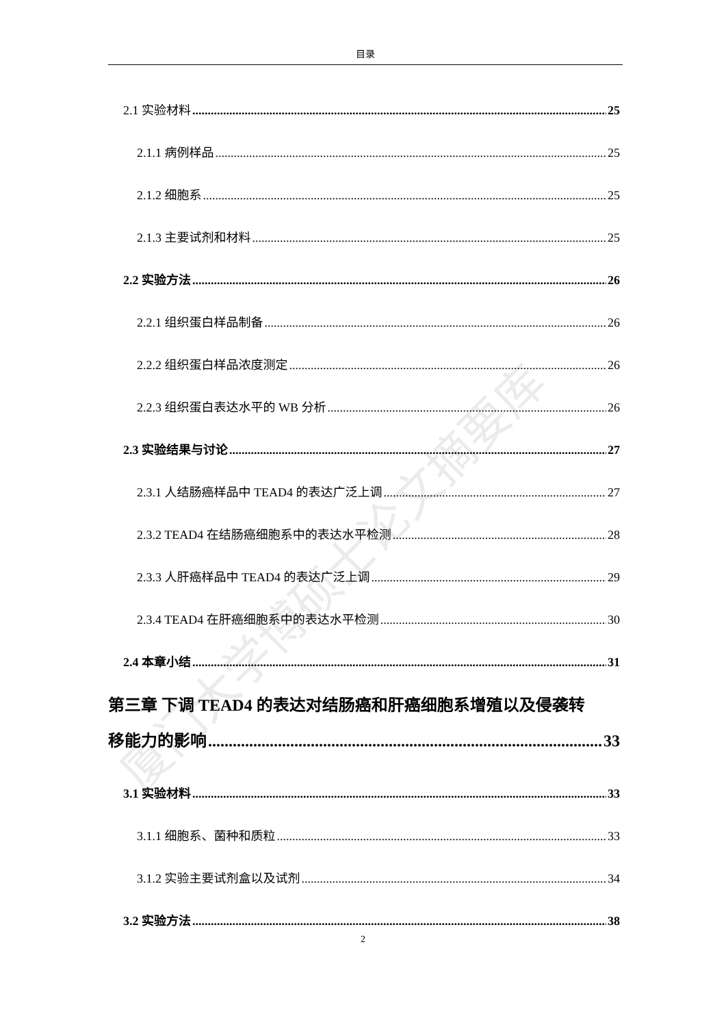目录
2.1 实验材料 25
2.1.1 病例样品 25
2.1.2 细胞系 25
2.1.3 主要试剂和材料 25
2.2 实验方法 26
2.2.1 组织蛋白样品制备 26
2.2.2 组织蛋白样品浓度测定 26
2.2.3 组织蛋白表达水平的 WB 分析 26
2.3 实验结果与讨论 27
2.3.1 人结肠癌样品中 TEAD4 的表达广泛上调 27
2.3.2 TEAD4 在结肠癌细胞系中的表达水平检测 28
2.3.3 人肝癌样品中 TEAD4 的表达广泛上调 29
2.3.4 TEAD4 在肝癌细胞系中的表达水平检测 30
2.4 本章小结 31
第三章 下调 TEAD4 的表达对结肠癌和肝癌细胞系增殖以及侵袭转
移能力的影响 33
3.1 实验材料 33
3.1.1 细胞系、菌种和质粒 33
3.1.2 实验主要试剂盒以及试剂 34
3.2 实验方法 38
2
厦门大学博硕士论文摘要库